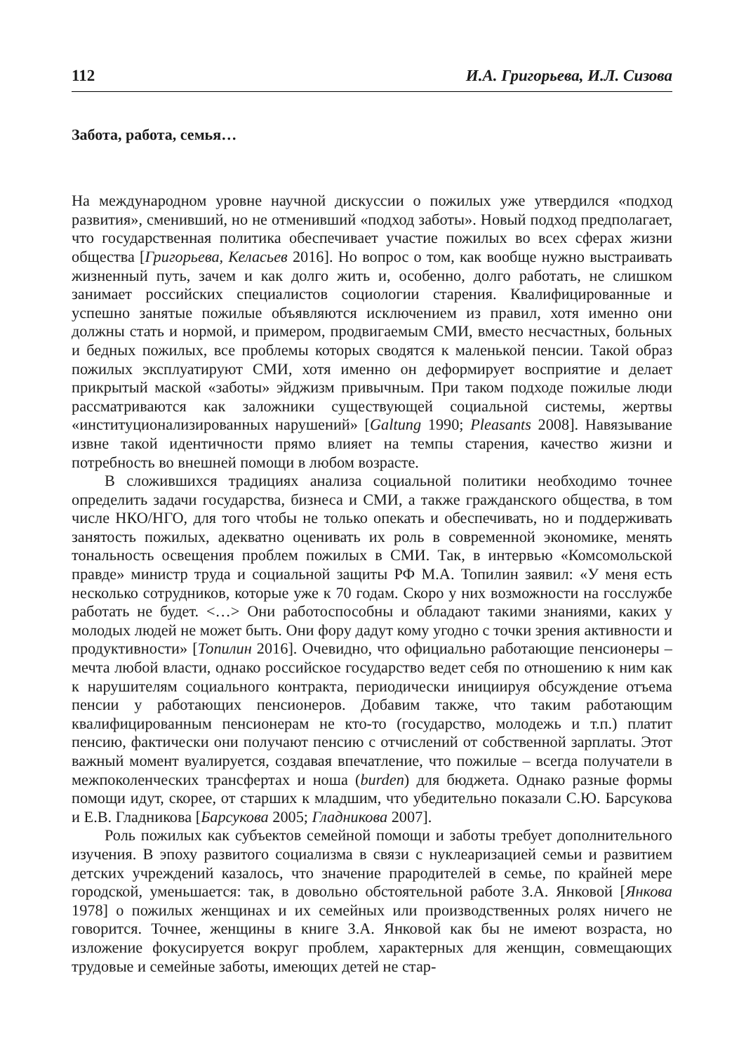112 И.А. Григорьева, И.Л. Сизова
Забота, работа, семья…
На международном уровне научной дискуссии о пожилых уже утвердился «подход развития», сменивший, но не отменивший «подход заботы». Новый подход предполагает, что государственная политика обеспечивает участие пожилых во всех сферах жизни общества [Григорьева, Келасьев 2016]. Но вопрос о том, как вообще нужно выстраивать жизненный путь, зачем и как долго жить и, особенно, долго работать, не слишком занимает российских специалистов социологии старения. Квалифицированные и успешно занятые пожилые объявляются исключением из правил, хотя именно они должны стать и нормой, и примером, продвигаемым СМИ, вместо несчастных, больных и бедных пожилых, все проблемы которых сводятся к маленькой пенсии. Такой образ пожилых эксплуатируют СМИ, хотя именно он деформирует восприятие и делает прикрытый маской «заботы» эйджизм привычным. При таком подходе пожилые люди рассматриваются как заложники существующей социальной системы, жертвы «институционализированных нарушений» [Galtung 1990; Pleasants 2008]. Навязывание извне такой идентичности прямо влияет на темпы старения, качество жизни и потребность во внешней помощи в любом возрасте.
В сложившихся традициях анализа социальной политики необходимо точнее определить задачи государства, бизнеса и СМИ, а также гражданского общества, в том числе НКО/НГО, для того чтобы не только опекать и обеспечивать, но и поддерживать занятость пожилых, адекватно оценивать их роль в современной экономике, менять тональность освещения проблем пожилых в СМИ. Так, в интервью «Комсомольской правде» министр труда и социальной защиты РФ М.А. Топилин заявил: «У меня есть несколько сотрудников, которые уже к 70 годам. Скоро у них возможности на госслужбе работать не будет. <…> Они работоспособны и обладают такими знаниями, каких у молодых людей не может быть. Они фору дадут кому угодно с точки зрения активности и продуктивности» [Топилин 2016]. Очевидно, что официально работающие пенсионеры – мечта любой власти, однако российское государство ведет себя по отношению к ним как к нарушителям социального контракта, периодически инициируя обсуждение отъема пенсии у работающих пенсионеров. Добавим также, что таким работающим квалифицированным пенсионерам не кто-то (государство, молодежь и т.п.) платит пенсию, фактически они получают пенсию с отчислений от собственной зарплаты. Этот важный момент вуалируется, создавая впечатление, что пожилые – всегда получатели в межпоколенческих трансфертах и ноша (burden) для бюджета. Однако разные формы помощи идут, скорее, от старших к младшим, что убедительно показали С.Ю. Барсукова и Е.В. Гладникова [Барсукова 2005; Гладникова 2007].
Роль пожилых как субъектов семейной помощи и заботы требует дополнительного изучения. В эпоху развитого социализма в связи с нуклеаризацией семьи и развитием детских учреждений казалось, что значение прародителей в семье, по крайней мере городской, уменьшается: так, в довольно обстоятельной работе З.А. Янковой [Янкова 1978] о пожилых женщинах и их семейных или производственных ролях ничего не говорится. Точнее, женщины в книге З.А. Янковой как бы не имеют возраста, но изложение фокусируется вокруг проблем, характерных для женщин, совмещающих трудовые и семейные заботы, имеющих детей не стар-